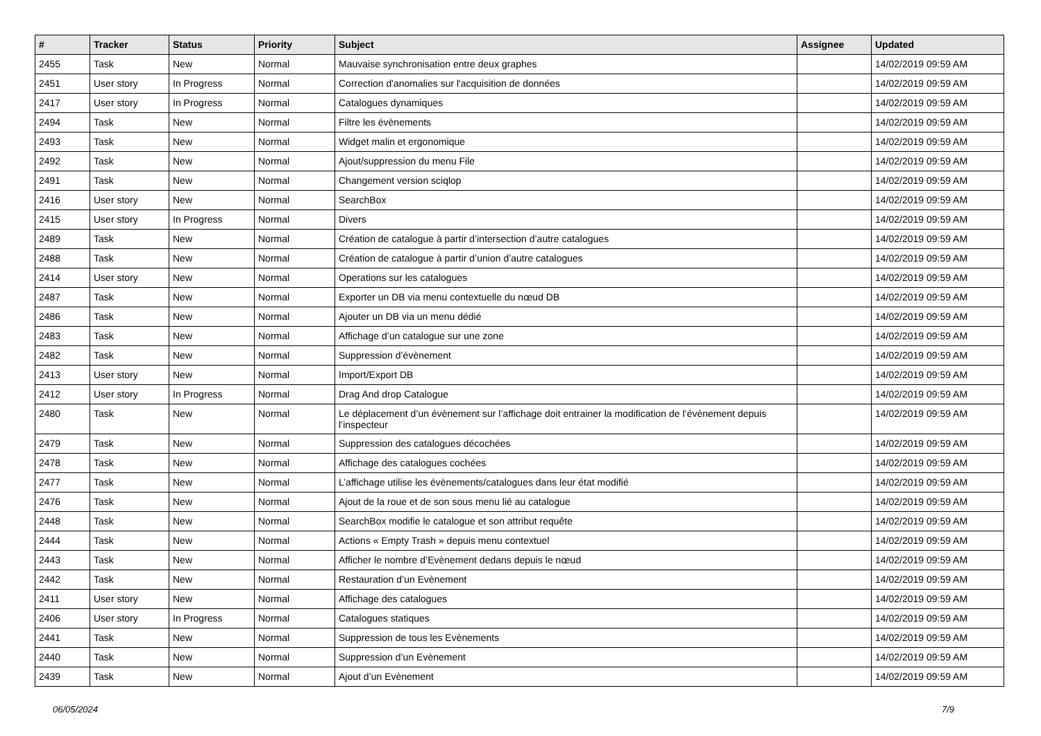| # | Tracker | Status | Priority | Subject | Assignee | Updated |
| --- | --- | --- | --- | --- | --- | --- |
| 2455 | Task | New | Normal | Mauvaise synchronisation entre deux graphes | | 14/02/2019 09:59 AM |
| 2451 | User story | In Progress | Normal | Correction d'anomalies sur l'acquisition de données | | 14/02/2019 09:59 AM |
| 2417 | User story | In Progress | Normal | Catalogues dynamiques | | 14/02/2019 09:59 AM |
| 2494 | Task | New | Normal | Filtre les évènements | | 14/02/2019 09:59 AM |
| 2493 | Task | New | Normal | Widget malin et ergonomique | | 14/02/2019 09:59 AM |
| 2492 | Task | New | Normal | Ajout/suppression du menu File | | 14/02/2019 09:59 AM |
| 2491 | Task | New | Normal | Changement version sciqlop | | 14/02/2019 09:59 AM |
| 2416 | User story | New | Normal | SearchBox | | 14/02/2019 09:59 AM |
| 2415 | User story | In Progress | Normal | Divers | | 14/02/2019 09:59 AM |
| 2489 | Task | New | Normal | Création de catalogue à partir d’intersection d’autre catalogues | | 14/02/2019 09:59 AM |
| 2488 | Task | New | Normal | Création de catalogue à partir d’union d’autre catalogues | | 14/02/2019 09:59 AM |
| 2414 | User story | New | Normal | Operations sur les catalogues | | 14/02/2019 09:59 AM |
| 2487 | Task | New | Normal | Exporter un DB via menu contextuelle du nœud DB | | 14/02/2019 09:59 AM |
| 2486 | Task | New | Normal | Ajouter un DB via un menu dédié | | 14/02/2019 09:59 AM |
| 2483 | Task | New | Normal | Affichage d’un catalogue sur une zone | | 14/02/2019 09:59 AM |
| 2482 | Task | New | Normal | Suppression d’évènement | | 14/02/2019 09:59 AM |
| 2413 | User story | New | Normal | Import/Export DB | | 14/02/2019 09:59 AM |
| 2412 | User story | In Progress | Normal | Drag And drop Catalogue | | 14/02/2019 09:59 AM |
| 2480 | Task | New | Normal | Le déplacement d’un évènement sur l’affichage doit entrainer la modification de l’évènement depuis l’inspecteur | | 14/02/2019 09:59 AM |
| 2479 | Task | New | Normal | Suppression des catalogues décochées | | 14/02/2019 09:59 AM |
| 2478 | Task | New | Normal | Affichage des catalogues cochées | | 14/02/2019 09:59 AM |
| 2477 | Task | New | Normal | L’affichage utilise les évènements/catalogues dans leur état modifié | | 14/02/2019 09:59 AM |
| 2476 | Task | New | Normal | Ajout de la roue et de son sous menu lié au catalogue | | 14/02/2019 09:59 AM |
| 2448 | Task | New | Normal | SearchBox modifie le catalogue et son attribut requête | | 14/02/2019 09:59 AM |
| 2444 | Task | New | Normal | Actions « Empty Trash » depuis menu contextuel | | 14/02/2019 09:59 AM |
| 2443 | Task | New | Normal | Afficher le nombre d’Evènement dedans depuis le nœud | | 14/02/2019 09:59 AM |
| 2442 | Task | New | Normal | Restauration d’un Evènement | | 14/02/2019 09:59 AM |
| 2411 | User story | New | Normal | Affichage des catalogues | | 14/02/2019 09:59 AM |
| 2406 | User story | In Progress | Normal | Catalogues statiques | | 14/02/2019 09:59 AM |
| 2441 | Task | New | Normal | Suppression de tous les Evènements | | 14/02/2019 09:59 AM |
| 2440 | Task | New | Normal | Suppression d’un Evènement | | 14/02/2019 09:59 AM |
| 2439 | Task | New | Normal | Ajout d’un Evènement | | 14/02/2019 09:59 AM |
06/05/2024 7/9